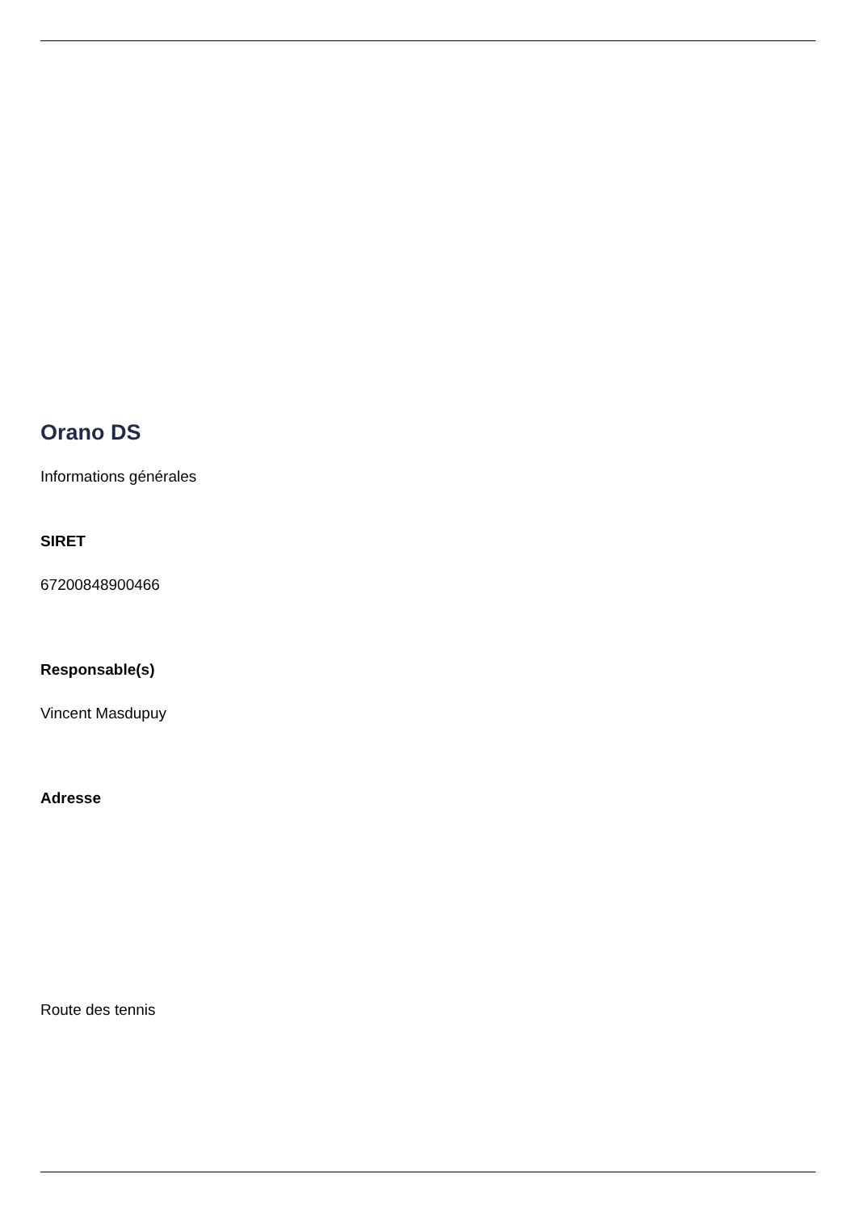Orano DS
Informations générales
SIRET
67200848900466
Responsable(s)
Vincent Masdupuy
Adresse
Route des tennis